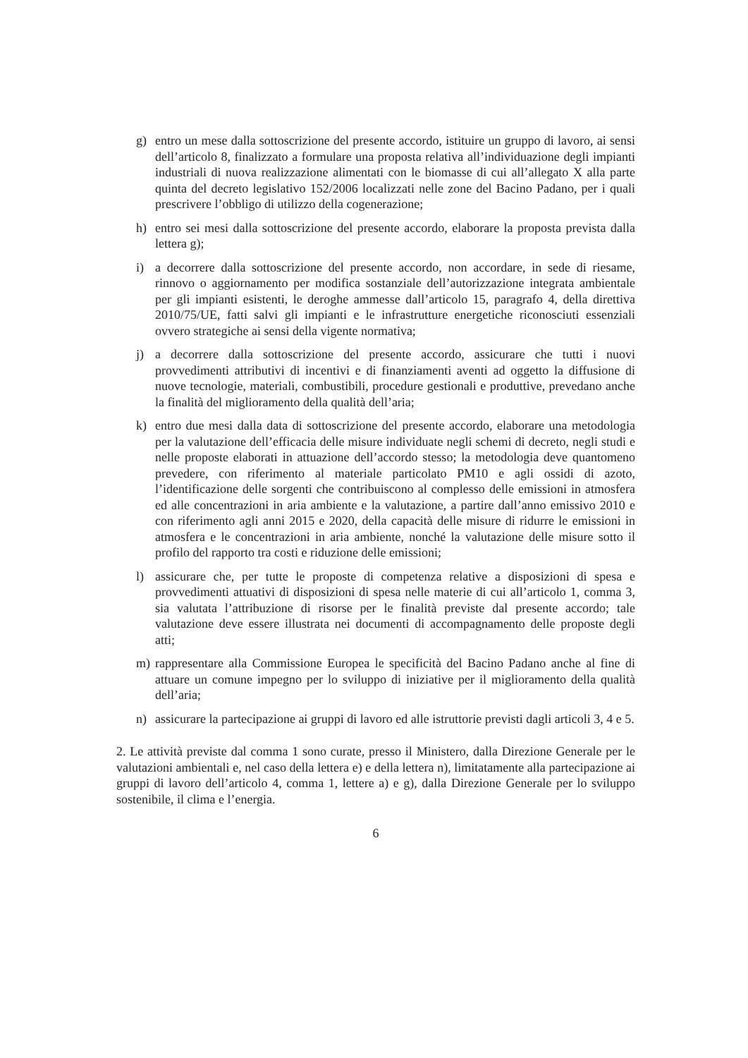g) entro un mese dalla sottoscrizione del presente accordo, istituire un gruppo di lavoro, ai sensi dell’articolo 8, finalizzato a formulare una proposta relativa all’individuazione degli impianti industriali di nuova realizzazione alimentati con le biomasse di cui all’allegato X alla parte quinta del decreto legislativo 152/2006 localizzati nelle zone del Bacino Padano, per i quali prescrivere l’obbligo di utilizzo della cogenerazione;
h) entro sei mesi dalla sottoscrizione del presente accordo, elaborare la proposta prevista dalla lettera g);
i) a decorrere dalla sottoscrizione del presente accordo, non accordare, in sede di riesame, rinnovo o aggiornamento per modifica sostanziale dell’autorizzazione integrata ambientale per gli impianti esistenti, le deroghe ammesse dall’articolo 15, paragrafo 4, della direttiva 2010/75/UE, fatti salvi gli impianti e le infrastrutture energetiche riconosciuti essenziali ovvero strategiche ai sensi della vigente normativa;
j) a decorrere dalla sottoscrizione del presente accordo, assicurare che tutti i nuovi provvedimenti attributivi di incentivi e di finanziamenti aventi ad oggetto la diffusione di nuove tecnologie, materiali, combustibili, procedure gestionali e produttive, prevedano anche la finalità del miglioramento della qualità dell’aria;
k) entro due mesi dalla data di sottoscrizione del presente accordo, elaborare una metodologia per la valutazione dell’efficacia delle misure individuate negli schemi di decreto, negli studi e nelle proposte elaborati in attuazione dell’accordo stesso; la metodologia deve quantomeno prevedere, con riferimento al materiale particolato PM10 e agli ossidi di azoto, l’identificazione delle sorgenti che contribuiscono al complesso delle emissioni in atmosfera ed alle concentrazioni in aria ambiente e la valutazione, a partire dall’anno emissivo 2010 e con riferimento agli anni 2015 e 2020, della capacità delle misure di ridurre le emissioni in atmosfera e le concentrazioni in aria ambiente, nonché la valutazione delle misure sotto il profilo del rapporto tra costi e riduzione delle emissioni;
l) assicurare che, per tutte le proposte di competenza relative a disposizioni di spesa e provvedimenti attuativi di disposizioni di spesa nelle materie di cui all’articolo 1, comma 3, sia valutata l’attribuzione di risorse per le finalità previste dal presente accordo; tale valutazione deve essere illustrata nei documenti di accompagnamento delle proposte degli atti;
m) rappresentare alla Commissione Europea le specificità del Bacino Padano anche al fine di attuare un comune impegno per lo sviluppo di iniziative per il miglioramento della qualità dell’aria;
n) assicurare la partecipazione ai gruppi di lavoro ed alle istruttorie previsti dagli articoli 3, 4 e 5.
2. Le attività previste dal comma 1 sono curate, presso il Ministero, dalla Direzione Generale per le valutazioni ambientali e, nel caso della lettera e) e della lettera n), limitatamente alla partecipazione ai gruppi di lavoro dell’articolo 4, comma 1, lettere a) e g), dalla Direzione Generale per lo sviluppo sostenibile, il clima e l’energia.
6